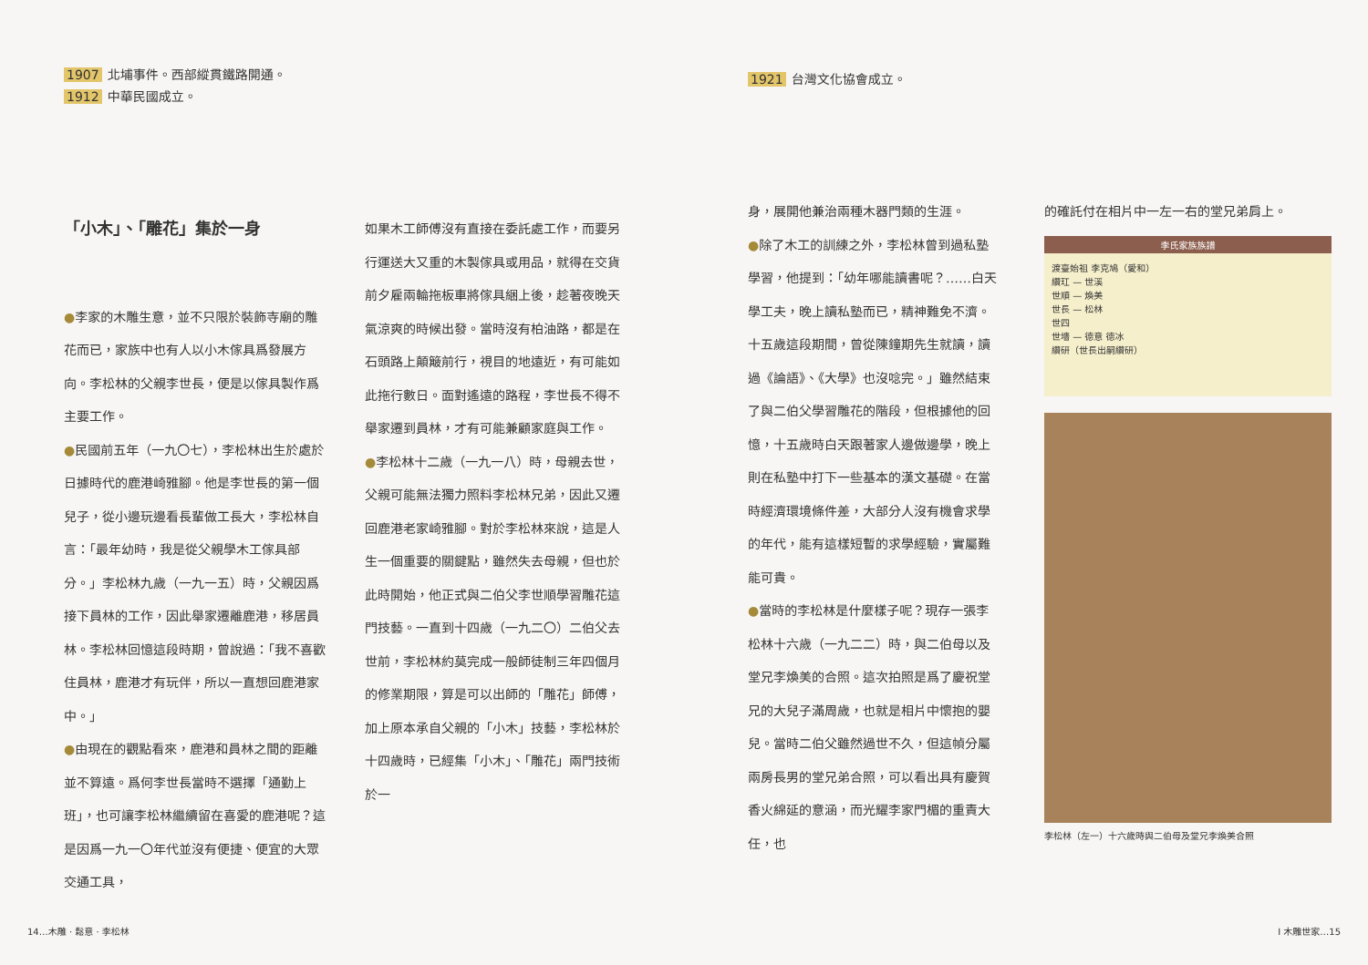1907 北埔事件。西部縱貫鐵路開通。
1912 中華民國成立。
「小木」、「雕花」集於一身
●李家的木雕生意，並不只限於裝飾寺廟的雕花而已，家族中也有人以小木傢具爲發展方向。李松林的父親李世長，便是以傢具製作爲主要工作。
●民國前五年（一九〇七），李松林出生於處於日據時代的鹿港崎雅腳。他是李世長的第一個兒子，從小邊玩邊看長輩做工長大，李松林自言：「最年幼時，我是從父親學木工傢具部分。」李松林九歲（一九一五）時，父親因爲接下員林的工作，因此舉家遷離鹿港，移居員林。李松林回憶這段時期，曾說過：「我不喜歡住員林，鹿港才有玩伴，所以一直想回鹿港家中。」
●由現在的觀點看來，鹿港和員林之間的距離並不算遠。爲何李世長當時不選擇「通勤上班」，也可讓李松林繼續留在喜愛的鹿港呢？這是因爲一九一〇年代並沒有便捷、便宜的大眾交通工具，
如果木工師傅沒有直接在委託處工作，而要另行運送大又重的木製傢具或用品，就得在交貨前夕雇兩輪拖板車將傢具綑上後，趁著夜晚天氣涼爽的時候出發。當時沒有柏油路，都是在石頭路上顛簸前行，視目的地遠近，有可能如此拖行數日。面對遙遠的路程，李世長不得不舉家遷到員林，才有可能兼顧家庭與工作。
●李松林十二歲（一九一八）時，母親去世，父親可能無法獨力照料李松林兄弟，因此又遷回鹿港老家崎雅腳。對於李松林來說，這是人生一個重要的關鍵點，雖然失去母親，但也於此時開始，他正式與二伯父李世順學習雕花這門技藝。一直到十四歲（一九二〇）二伯父去世前，李松林約莫完成一般師徒制三年四個月的修業期限，算是可以出師的「雕花」師傅，加上原本承自父親的「小木」技藝，李松林於十四歲時，已經集「小木」、「雕花」兩門技術於一
14…木雕 · 鬆意 · 李松林
1921 台灣文化協會成立。
身，展開他兼治兩種木器門類的生涯。
●除了木工的訓練之外，李松林曾到過私塾學習，他提到：「幼年哪能讀書呢？……白天學工夫，晚上讀私塾而已，精神難免不濟。十五歲這段期間，曾從陳鐘期先生就讀，讀過《論語》、《大學》也沒唸完。」雖然結束了與二伯父學習雕花的階段，但根據他的回憶，十五歲時白天跟著家人邊做邊學，晚上則在私塾中打下一些基本的漢文基礎。在當時經濟環境條件差，大部分人沒有機會求學的年代，能有這樣短暫的求學經驗，實屬難能可貴。
●當時的李松林是什麼樣子呢？現存一張李松林十六歲（一九二二）時，與二伯母以及堂兄李煥美的合照。這次拍照是爲了慶祝堂兄的大兒子滿周歲，也就是相片中懷抱的嬰兒。當時二伯父雖然過世不久，但這幀分屬兩房長男的堂兄弟合照，可以看出具有慶賀香火綿延的意涵，而光耀李家門楣的重責大任，也
的確託付在相片中一左一右的堂兄弟肩上。
李氏家族族譜
渡臺始祖 李克鳩（愛和）
纘玒 — 世溪
世順 — 煥美
世長 — 松林
世四
世墻 — 德意 德冰
纘研（世長出嗣纘研）
李松林（左一）十六歲時與二伯母及堂兄李煥美合照
I 木雕世家…15